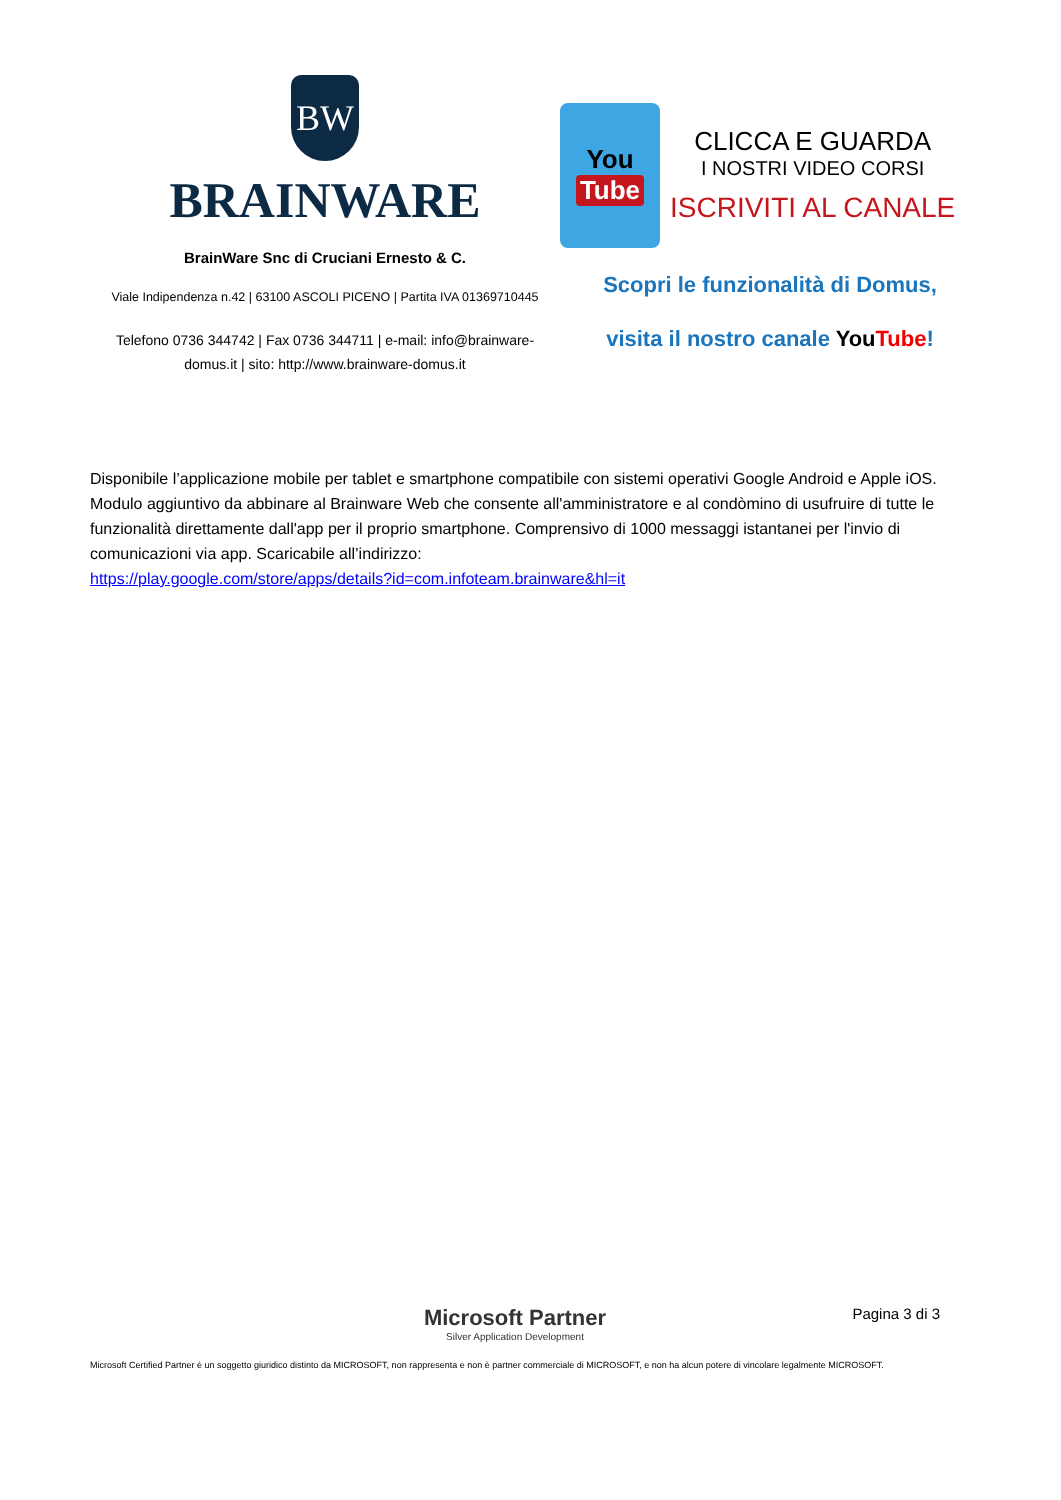BW
BRAINWARE
BrainWare Snc di Cruciani Ernesto & C.
Viale Indipendenza n.42 | 63100 ASCOLI PICENO | Partita IVA 01369710445
Telefono 0736 344742 | Fax 0736 344711 | e-mail: info@brainware-domus.it | sito: http://www.brainware-domus.it
You
Tube
CLICCA E GUARDA
I NOSTRI VIDEO CORSI
ISCRIVITI AL CANALE
Scopri le funzionalità di Domus,
visita il nostro canale You Tube!
Disponibile l’applicazione mobile per tablet e smartphone compatibile con sistemi operativi Google Android e Apple iOS. Modulo aggiuntivo da abbinare al Brainware Web che consente all'amministratore e al condòmino di usufruire di tutte le funzionalità direttamente dall'app per il proprio smartphone. Comprensivo di 1000 messaggi istantanei per l'invio di comunicazioni via app. Scaricabile all’indirizzo:
https://play.google.com/store/apps/details?id=com.infoteam.brainware&hl=it
Pagina 3 di 3
Microsoft Partner
Silver Application Development
Microsoft Certified Partner è un soggetto giuridico distinto da MICROSOFT, non rappresenta e non è partner commerciale di MICROSOFT, e non ha alcun potere di vincolare legalmente MICROSOFT.